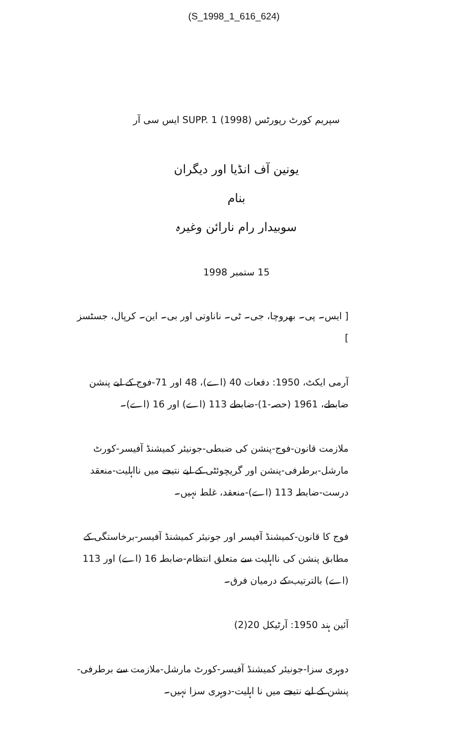(S_1998_1_616_624)
سپریم کورٹ رپورٹس (1998) SUPP. 1 ایس سی آر
یونین آف انڈیا اور دیگران
بنام
سوبیدار رام نارائن وغیرہ
15 ستمبر 1998
[ ایس۔ پی۔ بھروچا، جی۔ ٹی۔ ناناوتی اور بی۔ این۔ کرپال، جسٹسز ]
آرمی ایکٹ، 1950: دفعات 40 (اے)، 48 اور 71-فوج کے لیے پنشن ضابطے، 1961 (حصہ-1)-ضابطے 113 (اے) اور 16 (اے)۔
ملازمت قانون-فوج-پنشن کی ضبطی-جونیئر کمیشنڈ آفیسر-کورٹ مارشل-برطرفی-پنشن اور گریچوئٹی کے لیے نتیجے میں نااہلیت-منعقد درست-ضابطہ 113 (اے)-منعقد، غلط نہیں۔
فوج کا قانون-کمیشنڈ آفیسر اور جونیئر کمیشنڈ آفیسر-برخاستگی کے مطابق پنشن کی نااہلیت سے متعلق انتظام-ضابطہ 16 (اے) اور 113 (اے) بالترتیب-کے درمیان فرق۔
آئین ہند 1950: آرٹیکل 20(2)
دوہری سزا-جونیئر کمیشنڈ آفیسر-کورٹ مارشل-ملازمت سے برطرفی-پنشن کے لیے نتیجے میں نا اہلیت-دوہری سزا نہیں۔